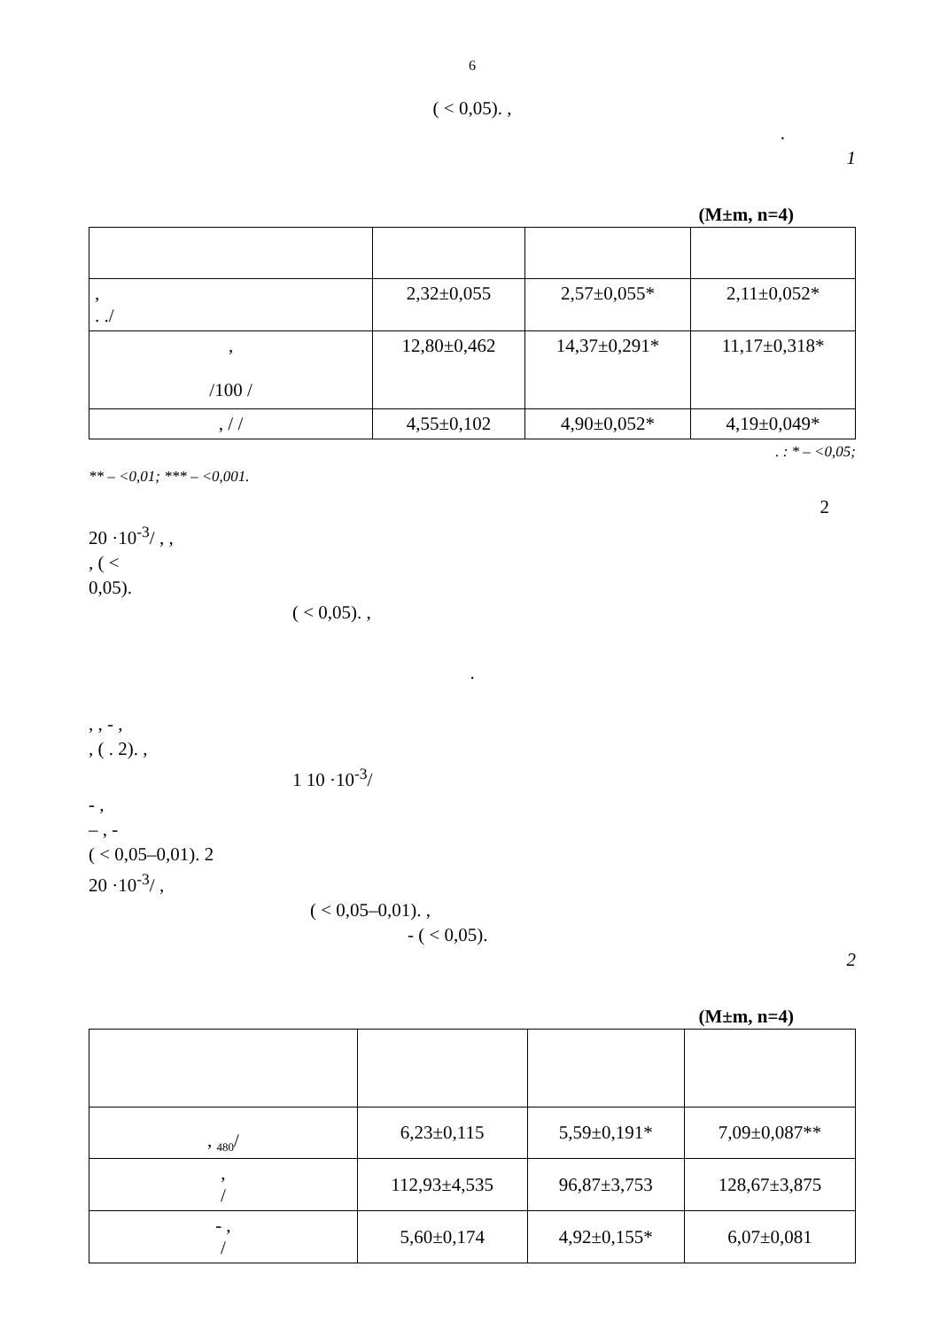6
( < 0,05). ,
.
1
(M±m, n=4)
| , . ./ | 2,32±0,055 | 2,57±0,055* | 2,11±0,052* |
| , /100 / | 12,80±0,462 | 14,37±0,291* | 11,17±0,318* |
| , / / | 4,55±0,102 | 4,90±0,052* | 4,19±0,049* |
. : * – <0,05;
** – <0,01; *** – <0,001.
2
20 ·10<sup>-3</sup>/ , ,
, ( <
0,05).
( < 0,05). ,
.
, , - ,
, ( . 2). ,
1 10 ·10<sup>-3</sup>/
- ,
– , -
( < 0,05–0,01). 2
20 ·10<sup>-3</sup>/ ,
( < 0,05–0,01). ,
- ( < 0,05).
2
(M±m, n=4)
| , <sub>480</sub>/ | 6,23±0,115 | 5,59±0,191* | 7,09±0,087** |
| , / | 112,93±4,535 | 96,87±3,753 | 128,67±3,875 |
| - , / | 5,60±0,174 | 4,92±0,155* | 6,07±0,081 |